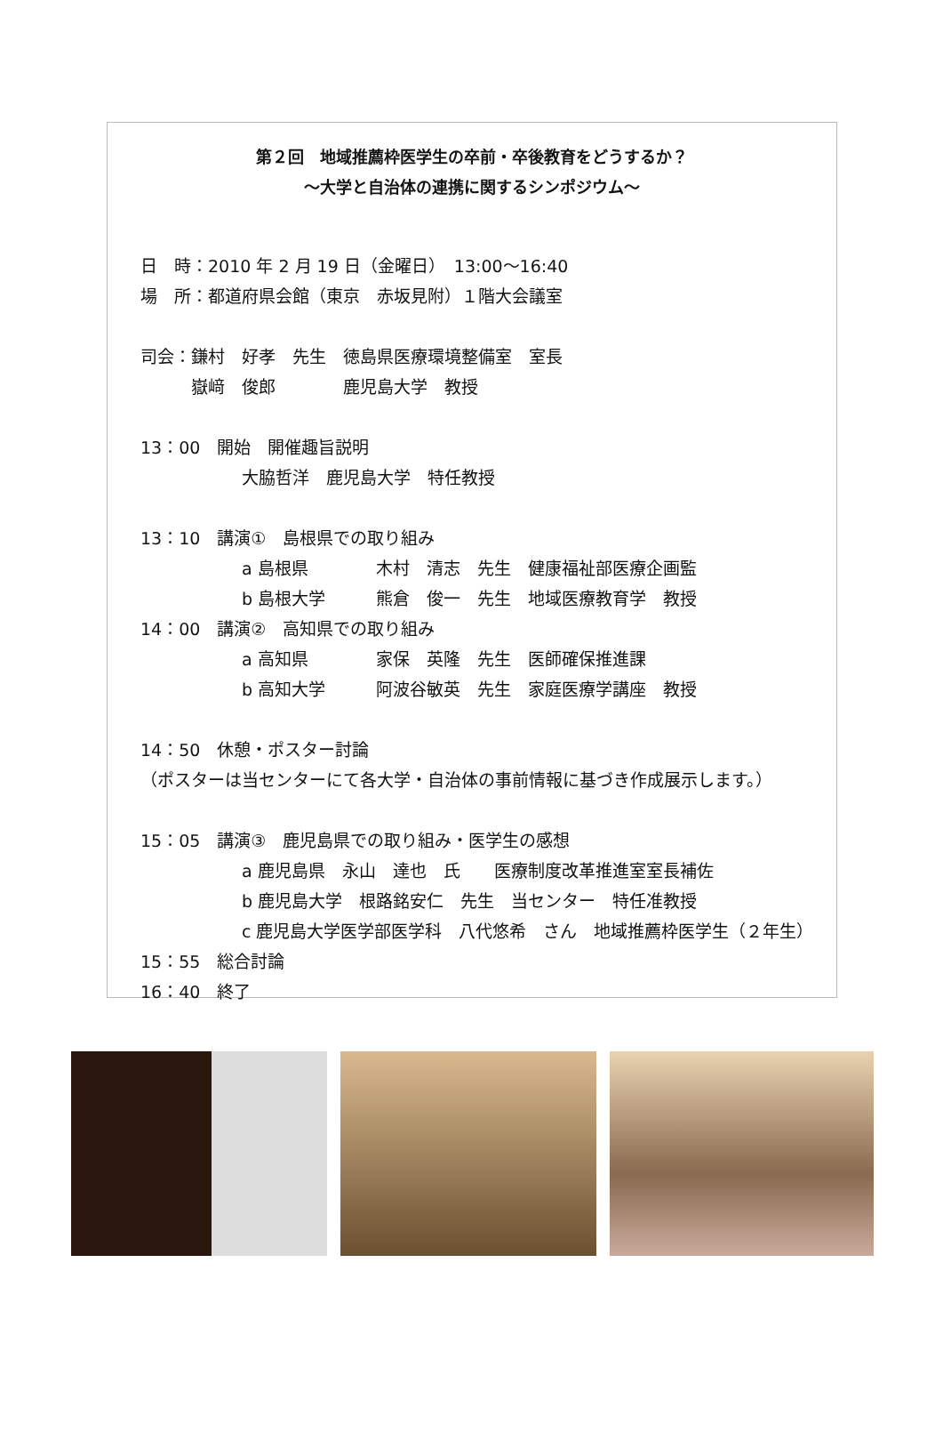第２回　地域推薦枠医学生の卒前・卒後教育をどうするか？
～大学と自治体の連携に関するシンポジウム～
日　時：2010 年 2 月 19 日（金曜日）　13:00～16:40
場　所：都道府県会館（東京　赤坂見附）１階大会議室
司会：鎌村　好孝　先生　徳島県医療環境整備室　室長
　　　嶽﨑　俊郎　　　　鹿児島大学　教授
13：00　開始　開催趣旨説明
　　　　　　大脇哲洋　鹿児島大学　特任教授
13：10　講演①　島根県での取り組み
　　　　　　a 島根県　　　　木村　清志　先生　健康福祉部医療企画監
　　　　　　b 島根大学　　　熊倉　俊一　先生　地域医療教育学　教授
14：00　講演②　高知県での取り組み
　　　　　　a 高知県　　　　家保　英隆　先生　医師確保推進課
　　　　　　b 高知大学　　　阿波谷敏英　先生　家庭医療学講座　教授
14：50　休憩・ポスター討論
（ポスターは当センターにて各大学・自治体の事前情報に基づき作成展示します。）
15：05　講演③　鹿児島県での取り組み・医学生の感想
　　　　　　a 鹿児島県　永山　達也　氏　　医療制度改革推進室室長補佐
　　　　　　b 鹿児島大学　根路銘安仁　先生　当センター　特任准教授
　　　　　　c 鹿児島大学医学部医学科　八代悠希　さん　地域推薦枠医学生（２年生）
15：55　総合討論
16：40　終了